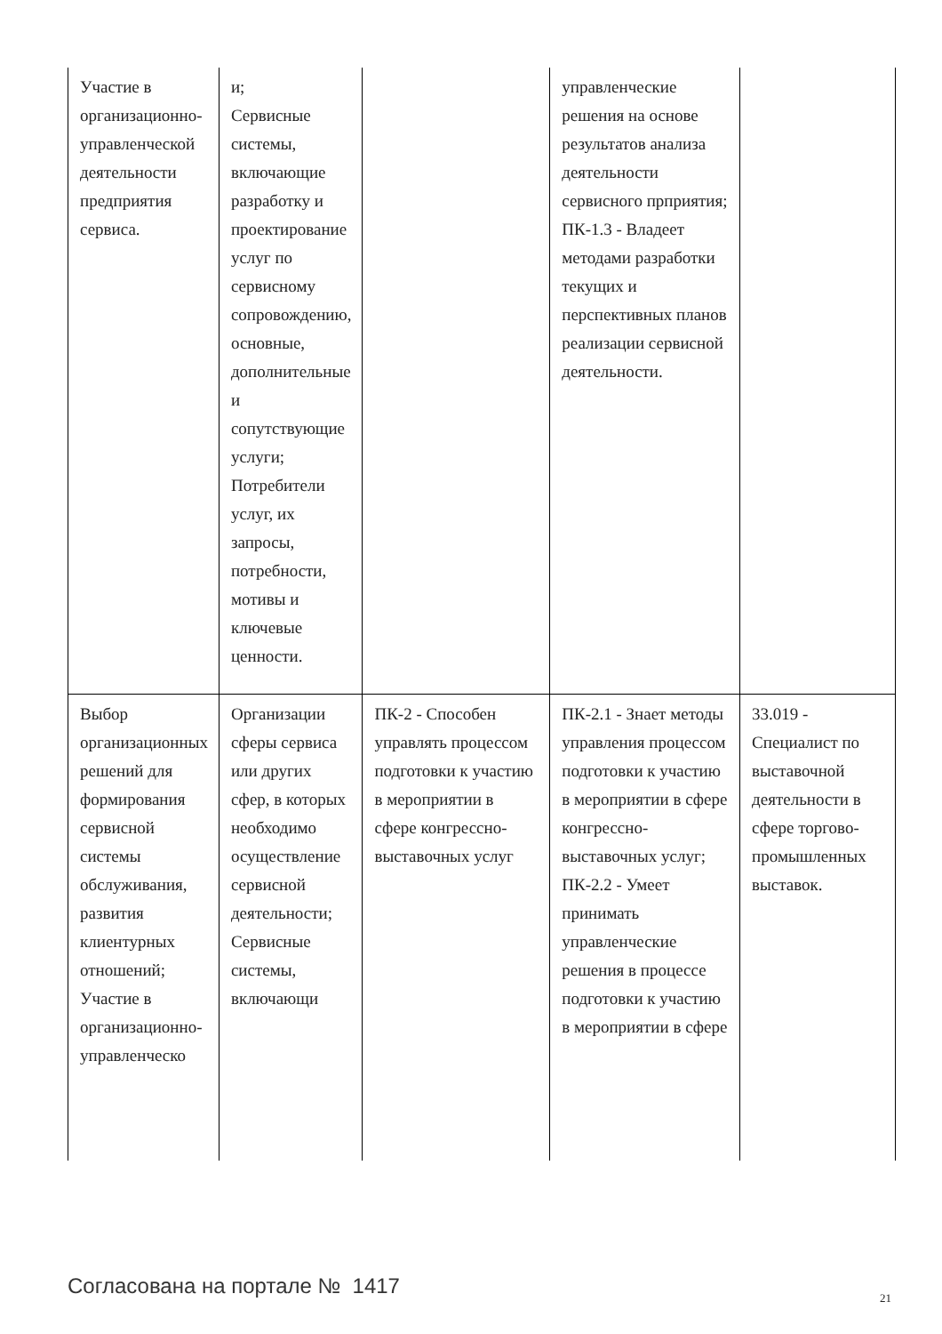| Участие в организационно-управленческой деятельности предприятия сервиса. | и; Сервисные системы, включающие разработку и проектирование услуг по сервисному сопровождению, основные, дополнительные и сопутствующие услуги; Потребители услуг, их запросы, потребности, мотивы и ключевые ценности. | | управленческие решения на основе результатов анализа деятельности сервисного прприятия; ПК-1.3 - Владеет методами разработки текущих и перспективных планов реализации сервисной деятельности. | |
| Выбор организационных решений для формирования сервисной системы обслуживания, развития клиентурных отношений; Участие в организационно-управленческо | Организации сферы сервиса или других сфер, в которых необходимо осуществление сервисной деятельности; Сервисные системы, включающи | ПК-2 - Способен управлять процессом подготовки к участию в мероприятии в сфере конгрессно-выставочных услуг | ПК-2.1 - Знает методы управления процессом подготовки к участию в мероприятии в сфере конгрессно-выставочных услуг; ПК-2.2 - Умеет принимать управленческие решения в процессе подготовки к участию в мероприятии в сфере | 33.019 - Специалист по выставочной деятельности в сфере торгово-промышленных выставок. |
Согласована на портале № 1417 21